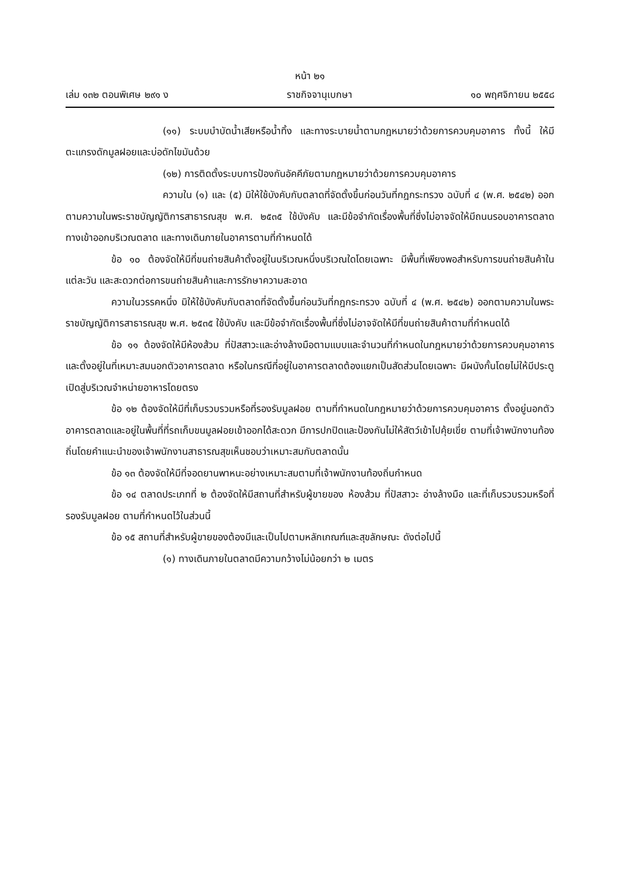หน้า ๒๑
เล่ม ๑๓๒ ตอนพิเศษ ๒๙๑ ง ราชกิจจานุเบกษา ๑๐ พฤศจิกายน ๒๕๕๘
(๑๑) ระบบบำบัดน้ำเสียหรือน้ำทิ้ง และทางระบายน้ำตามกฎหมายว่าด้วยการควบคุมอาคาร ทั้งนี้ ให้มีตะแกรงดักมูลฝอยและบ่อดักไขมันด้วย
(๑๒) การติดตั้งระบบการป้องกันอัคคีภัยตามกฎหมายว่าด้วยการควบคุมอาคาร
ความใน (๑) และ (๕) มิให้ใช้บังคับกับตลาดที่จัดตั้งขึ้นก่อนวันที่กฎกระทรวง ฉบับที่ ๔ (พ.ศ. ๒๕๔๒) ออกตามความในพระราชบัญญัติการสาธารณสุข พ.ศ. ๒๕๓๕ ใช้บังคับ และมีข้อจำกัดเรื่องพื้นที่ซึ่งไม่อาจจัดให้มีถนนรอบอาคารตลาด ทางเข้าออกบริเวณตลาด และทางเดินภายในอาคารตามที่กำหนดได้
ข้อ ๑๐ ต้องจัดให้มีที่ขนถ่ายสินค้าตั้งอยู่ในบริเวณหนึ่งบริเวณใดโดยเฉพาะ มีพื้นที่เพียงพอสำหรับการขนถ่ายสินค้าในแต่ละวัน และสะดวกต่อการขนถ่ายสินค้าและการรักษาความสะอาด
ความในวรรคหนึ่ง มิให้ใช้บังคับกับตลาดที่จัดตั้งขึ้นก่อนวันที่กฎกระทรวง ฉบับที่ ๔ (พ.ศ. ๒๕๔๒) ออกตามความในพระราชบัญญัติการสาธารณสุข พ.ศ. ๒๕๓๕ ใช้บังคับ และมีข้อจำกัดเรื่องพื้นที่ซึ่งไม่อาจจัดให้มีที่ขนถ่ายสินค้าตามที่กำหนดได้
ข้อ ๑๑ ต้องจัดให้มีห้องส้วม ที่ปัสสาวะและอ่างล้างมือตามแบบและจำนวนที่กำหนดในกฎหมายว่าด้วยการควบคุมอาคาร และตั้งอยู่ในที่เหมาะสมนอกตัวอาคารตลาด หรือในกรณีที่อยู่ในอาคารตลาดต้องแยกเป็นสัดส่วนโดยเฉพาะ มีผนังกั้นโดยไม่ให้มีประตูเปิดสู่บริเวณจำหน่ายอาหารโดยตรง
ข้อ ๑๒ ต้องจัดให้มีที่เก็บรวบรวมหรือที่รองรับมูลฝอย ตามที่กำหนดในกฎหมายว่าด้วยการควบคุมอาคาร ตั้งอยู่นอกตัวอาคารตลาดและอยู่ในพื้นที่ที่รถเก็บขนมูลฝอยเข้าออกได้สะดวก มีการปกปิดและป้องกันไม่ให้สัตว์เข้าไปคุ้ยเขี่ย ตามที่เจ้าพนักงานท้องถิ่นโดยคำแนะนำของเจ้าพนักงานสาธารณสุขเห็นชอบว่าเหมาะสมกับตลาดนั้น
ข้อ ๑๓ ต้องจัดให้มีที่จอดยานพาหนะอย่างเหมาะสมตามที่เจ้าพนักงานท้องถิ่นกำหนด
ข้อ ๑๔ ตลาดประเภทที่ ๒ ต้องจัดให้มีสถานที่สำหรับผู้ขายของ ห้องส้วม ที่ปัสสาวะ อ่างล้างมือ และที่เก็บรวบรวมหรือที่รองรับมูลฝอย ตามที่กำหนดไว้ในส่วนนี้
ข้อ ๑๕ สถานที่สำหรับผู้ขายของต้องมีและเป็นไปตามหลักเกณฑ์และสุขลักษณะ ดังต่อไปนี้
(๑) ทางเดินภายในตลาดมีความกว้างไม่น้อยกว่า ๒ เมตร